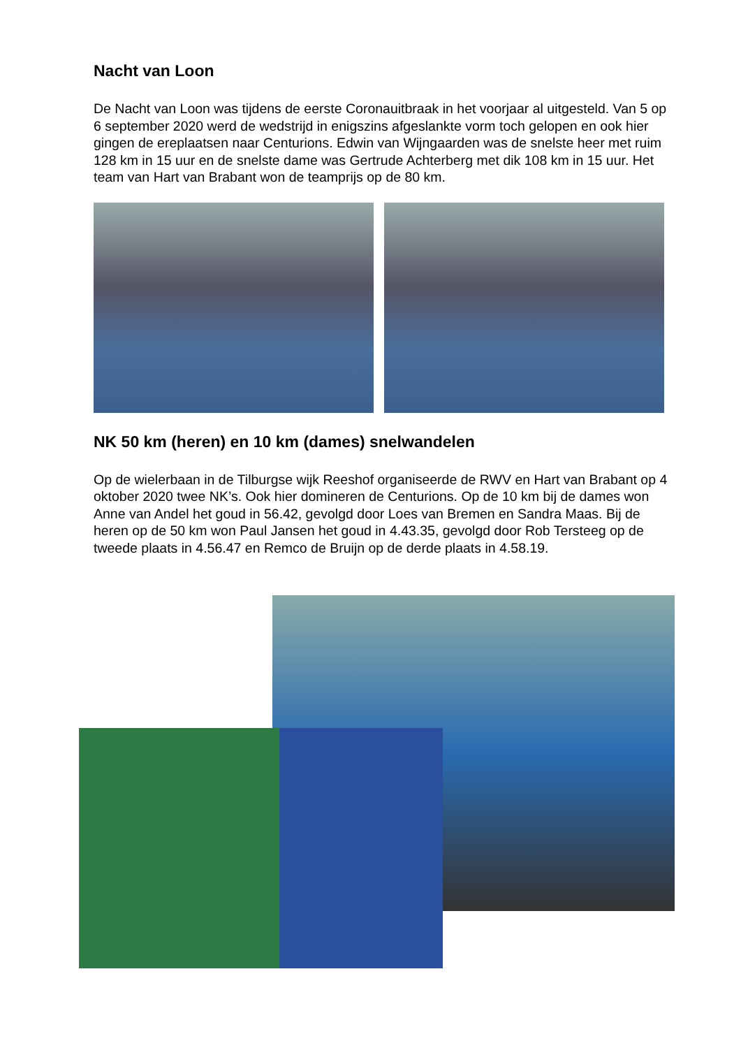Nacht van Loon
De Nacht van Loon was tijdens de eerste Coronauitbraak in het voorjaar al uitgesteld. Van 5 op 6 september 2020 werd de wedstrijd in enigszins afgeslankte vorm toch gelopen en ook hier gingen de ereplaatsen naar Centurions. Edwin van Wijngaarden was de snelste heer met ruim 128 km in 15 uur en de snelste dame was Gertrude Achterberg met dik 108 km in 15 uur. Het team van Hart van Brabant won de teamprijs op de 80 km.
NK 50 km (heren) en 10 km (dames) snelwandelen
Op de wielerbaan in de Tilburgse wijk Reeshof organiseerde de RWV en Hart van Brabant op 4 oktober 2020 twee NK’s. Ook hier domineren de Centurions. Op de 10 km bij de dames won Anne van Andel het goud in 56.42, gevolgd door Loes van Bremen en Sandra Maas. Bij de heren op de 50 km won Paul Jansen het goud in 4.43.35, gevolgd door Rob Tersteeg op de tweede plaats in 4.56.47 en Remco de Bruijn op de derde plaats in 4.58.19.